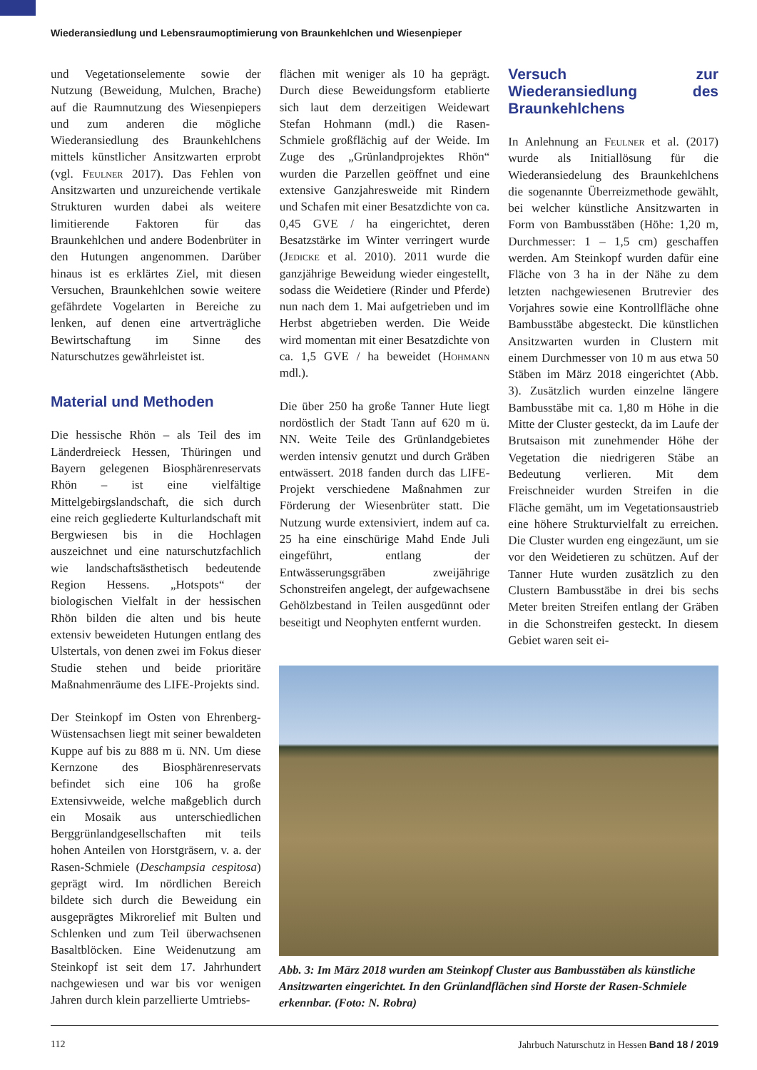Wiederansiedlung und Lebensraumoptimierung von Braunkehlchen und Wiesenpieper
und Vegetationselemente sowie der Nutzung (Beweidung, Mulchen, Brache) auf die Raumnutzung des Wiesenpiepers und zum anderen die mögliche Wiederansiedlung des Braunkehlchens mittels künstlicher Ansitzwarten erprobt (vgl. Feulner 2017). Das Fehlen von Ansitzwarten und unzureichende vertikale Strukturen wurden dabei als weitere limitierende Faktoren für das Braunkehlchen und andere Bodenbrüter in den Hutungen angenommen. Darüber hinaus ist es erklärtes Ziel, mit diesen Versuchen, Braunkehlchen sowie weitere gefährdete Vogelarten in Bereiche zu lenken, auf denen eine artverträgliche Bewirtschaftung im Sinne des Naturschutzes gewährleistet ist.
Material und Methoden
Die hessische Rhön – als Teil des im Länderdreieck Hessen, Thüringen und Bayern gelegenen Biosphärenreservats Rhön – ist eine vielfältige Mittelgebirgslandschaft, die sich durch eine reich gegliederte Kulturlandschaft mit Bergwiesen bis in die Hochlagen auszeichnet und eine naturschutzfachlich wie landschaftsästhetisch bedeutende Region Hessens. „Hotspots“ der biologischen Vielfalt in der hessischen Rhön bilden die alten und bis heute extensiv beweideten Hutungen entlang des Ulstertals, von denen zwei im Fokus dieser Studie stehen und beide prioritäre Maßnahmenräume des LIFE-Projekts sind.
Der Steinkopf im Osten von Ehrenberg-Wüstensachsen liegt mit seiner bewaldeten Kuppe auf bis zu 888 m ü. NN. Um diese Kernzone des Biosphärenreservats befindet sich eine 106 ha große Extensivweide, welche maßgeblich durch ein Mosaik aus unterschiedlichen Berggrünlandgesellschaften mit teils hohen Anteilen von Horstgräsern, v. a. der Rasen-Schmiele (Deschampsia cespitosa) geprägt wird. Im nördlichen Bereich bildete sich durch die Beweidung ein ausgeprägtes Mikrorelief mit Bulten und Schlenken und zum Teil überwachsenen Basaltblöcken. Eine Weidenutzung am Steinkopf ist seit dem 17. Jahrhundert nachgewiesen und war bis vor wenigen Jahren durch klein parzellierte Umtriebs-
flächen mit weniger als 10 ha geprägt. Durch diese Beweidungsform etablierte sich laut dem derzeitigen Weidewart Stefan Hohmann (mdl.) die Rasen-Schmiele großflächig auf der Weide. Im Zuge des „Grünlandprojektes Rhön“ wurden die Parzellen geöffnet und eine extensive Ganzjahresweide mit Rindern und Schafen mit einer Besatzdichte von ca. 0,45 GVE / ha eingerichtet, deren Besatzstärke im Winter verringert wurde (Jedicke et al. 2010). 2011 wurde die ganzjährige Beweidung wieder eingestellt, sodass die Weidetiere (Rinder und Pferde) nun nach dem 1. Mai aufgetrieben und im Herbst abgetrieben werden. Die Weide wird momentan mit einer Besatzdichte von ca. 1,5 GVE / ha beweidet (Hohmann mdl.).
Die über 250 ha große Tanner Hute liegt nordöstlich der Stadt Tann auf 620 m ü. NN. Weite Teile des Grünlandgebietes werden intensiv genutzt und durch Gräben entwässert. 2018 fanden durch das LIFE-Projekt verschiedene Maßnahmen zur Förderung der Wiesenbrüter statt. Die Nutzung wurde extensiviert, indem auf ca. 25 ha eine einschürige Mahd Ende Juli eingeführt, entlang der Entwässerungsgräben zweijährige Schonstreifen angelegt, der aufgewachsene Gehölzbestand in Teilen ausgedünnt oder beseitigt und Neophyten entfernt wurden.
Versuch zur Wiederansiedlung des Braunkehlchens
In Anlehnung an Feulner et al. (2017) wurde als Initiallösung für die Wiederansiedelung des Braunkehlchens die sogenannte Überreizmethode gewählt, bei welcher künstliche Ansitzwarten in Form von Bambusstäben (Höhe: 1,20 m, Durchmesser: 1 – 1,5 cm) geschaffen werden. Am Steinkopf wurden dafür eine Fläche von 3 ha in der Nähe zu dem letzten nachgewiesenen Brutrevier des Vorjahres sowie eine Kontrollfläche ohne Bambusstäbe abgesteckt. Die künstlichen Ansitzwarten wurden in Clustern mit einem Durchmesser von 10 m aus etwa 50 Stäben im März 2018 eingerichtet (Abb. 3). Zusätzlich wurden einzelne längere Bambusstäbe mit ca. 1,80 m Höhe in die Mitte der Cluster gesteckt, da im Laufe der Brutsaison mit zunehmender Höhe der Vegetation die niedrigeren Stäbe an Bedeutung verlieren. Mit dem Freischneider wurden Streifen in die Fläche gemäht, um im Vegetationsaustrieb eine höhere Strukturvielfalt zu erreichen. Die Cluster wurden eng eingezäunt, um sie vor den Weidetieren zu schützen. Auf der Tanner Hute wurden zusätzlich zu den Clustern Bambusstäbe in drei bis sechs Meter breiten Streifen entlang der Gräben in die Schonstreifen gesteckt. In diesem Gebiet waren seit ei-
Abb. 3: Im März 2018 wurden am Steinkopf Cluster aus Bambusstäben als künstliche Ansitzwarten eingerichtet. In den Grünlandflächen sind Horste der Rasen-Schmiele erkennbar. (Foto: N. Robra)
112 Jahrbuch Naturschutz in Hessen Band 18 / 2019